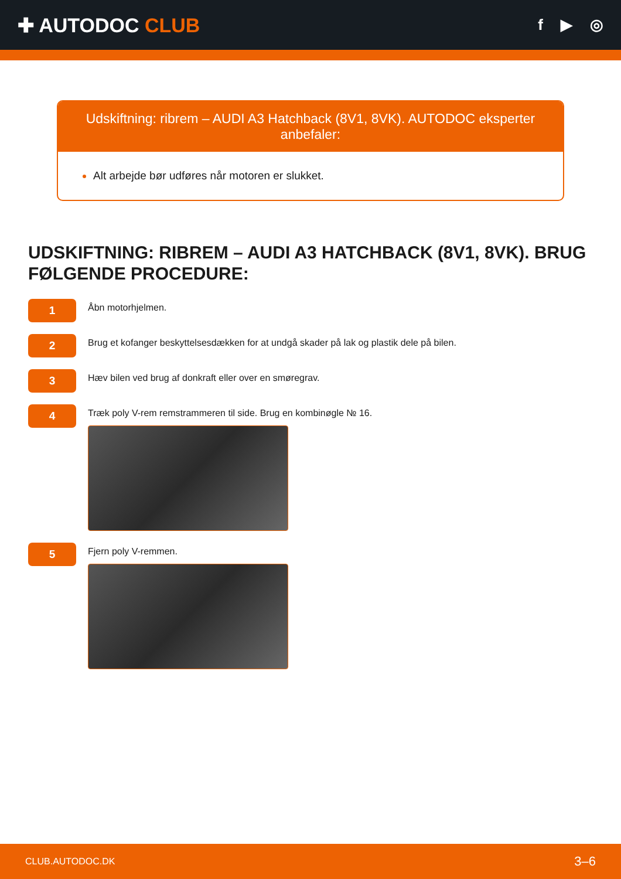✚ AUTODOC CLUB
f ▶ ◎
Udskiftning: ribrem – AUDI A3 Hatchback (8V1, 8VK). AUTODOC eksperter anbefaler:
Alt arbejde bør udføres når motoren er slukket.
UDSKIFTNING: RIBREM – AUDI A3 HATCHBACK (8V1, 8VK). BRUG FØLGENDE PROCEDURE:
1
Åbn motorhjelmen.
2
Brug et kofanger beskyttelsesdækken for at undgå skader på lak og plastik dele på bilen.
3
Hæv bilen ved brug af donkraft eller over en smøregrav.
4
Træk poly V-rem remstrammeren til side. Brug en kombinøgle № 16.
5
Fjern poly V-remmen.
CLUB.AUTODOC.DK 3–6